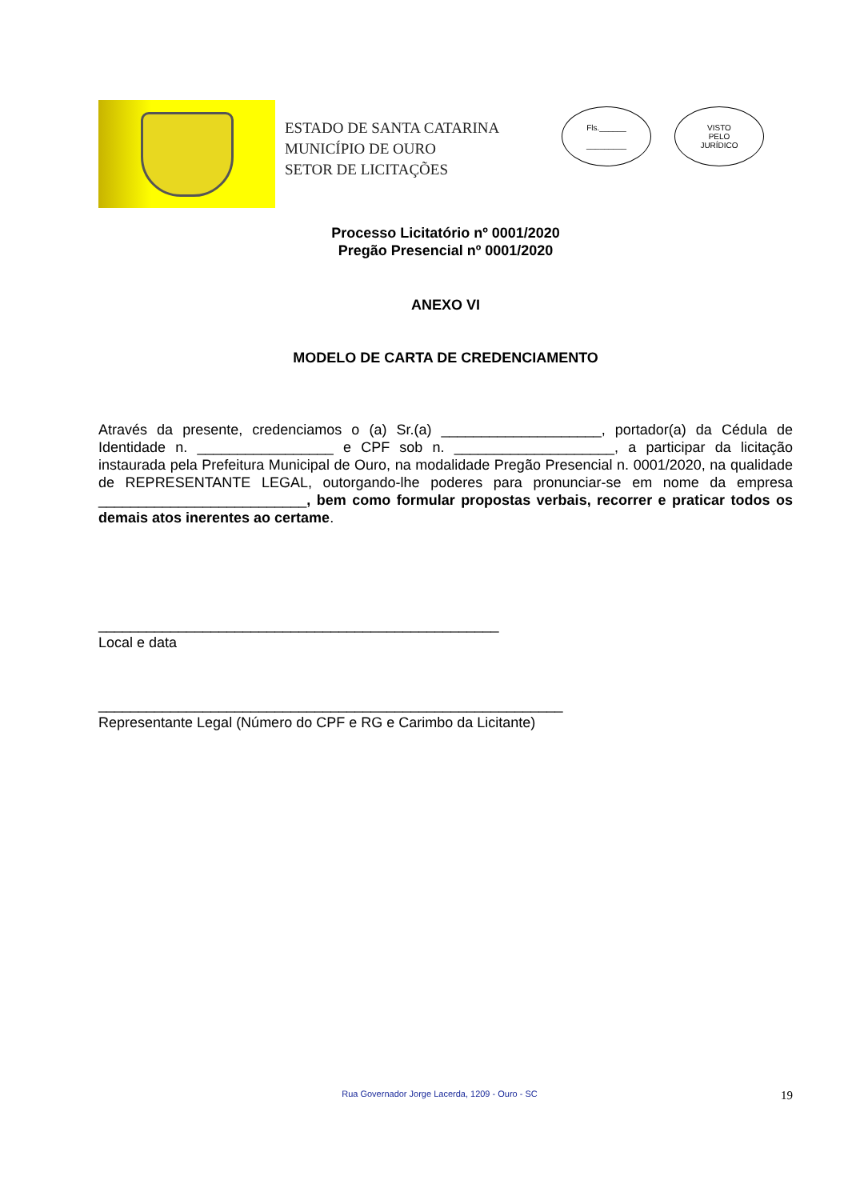ESTADO DE SANTA CATARINA
MUNICÍPIO DE OURO
SETOR DE LICITAÇÕES
Fls.______
_________
VISTO
PELO
JURÍDICO
Processo Licitatório nº 0001/2020
Pregão Presencial nº 0001/2020
ANEXO VI
MODELO DE CARTA DE CREDENCIAMENTO
Através da presente, credenciamos o (a) Sr.(a) ____________________, portador(a) da Cédula de Identidade n. _________________ e CPF sob n. ____________________, a participar da licitação instaurada pela Prefeitura Municipal de Ouro, na modalidade Pregão Presencial n. 0001/2020, na qualidade de REPRESENTANTE LEGAL, outorgando-lhe poderes para pronunciar-se em nome da empresa __________________________, bem como formular propostas verbais, recorrer e praticar todos os demais atos inerentes ao certame.
__________________________________________________
Local e data
__________________________________________________________
Representante Legal (Número do CPF e RG e Carimbo da Licitante)
Rua Governador Jorge Lacerda, 1209 - Ouro - SC 19